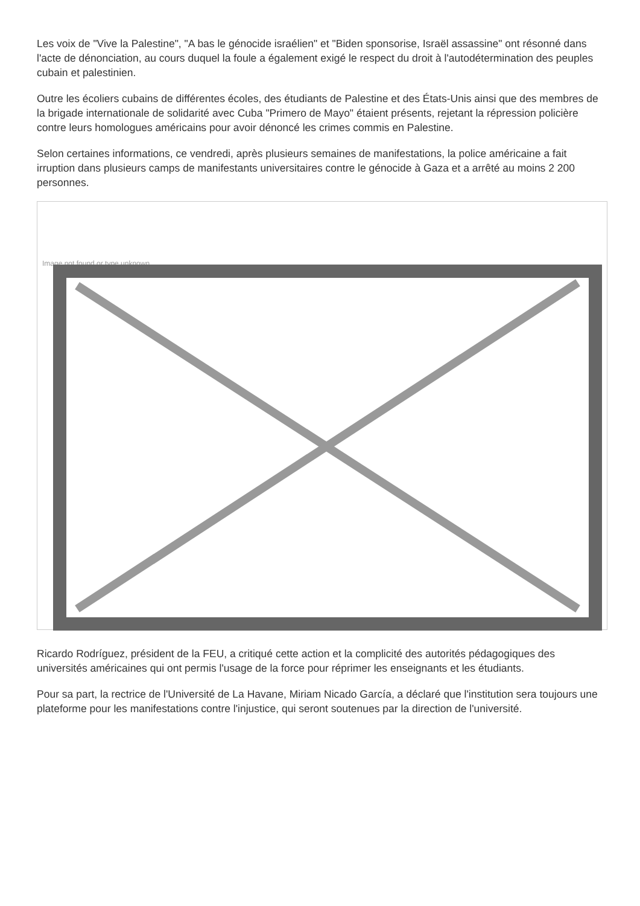Les voix de "Vive la Palestine", "A bas le génocide israélien" et "Biden sponsorise, Israël assassine" ont résonné dans l'acte de dénonciation, au cours duquel la foule a également exigé le respect du droit à l'autodétermination des peuples cubain et palestinien.
Outre les écoliers cubains de différentes écoles, des étudiants de Palestine et des États-Unis ainsi que des membres de la brigade internationale de solidarité avec Cuba "Primero de Mayo" étaient présents, rejetant la répression policière contre leurs homologues américains pour avoir dénoncé les crimes commis en Palestine.
Selon certaines informations, ce vendredi, après plusieurs semaines de manifestations, la police américaine a fait irruption dans plusieurs camps de manifestants universitaires contre le génocide à Gaza et a arrêté au moins 2 200 personnes.
Image not found or type unknown
Ricardo Rodríguez, président de la FEU, a critiqué cette action et la complicité des autorités pédagogiques des universités américaines qui ont permis l'usage de la force pour réprimer les enseignants et les étudiants.
Pour sa part, la rectrice de l'Université de La Havane, Miriam Nicado García, a déclaré que l'institution sera toujours une plateforme pour les manifestations contre l'injustice, qui seront soutenues par la direction de l'université.